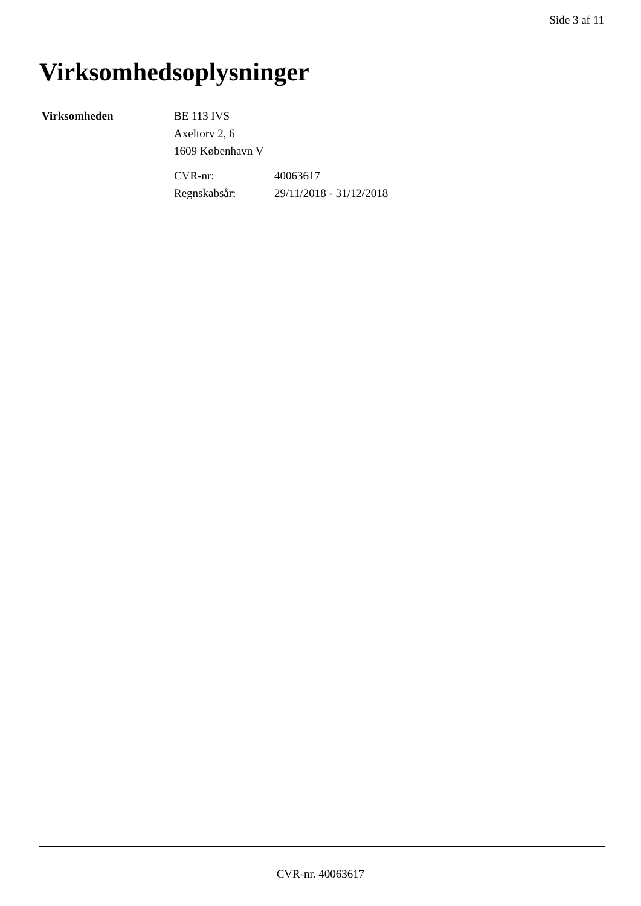Side 3 af 11
Virksomhedsoplysninger
Virksomheden BE 113 IVS
Axeltorv 2, 6
1609 København V
| CVR-nr: | 40063617 |
| Regnskabsår: | 29/11/2018 - 31/12/2018 |
CVR-nr. 40063617